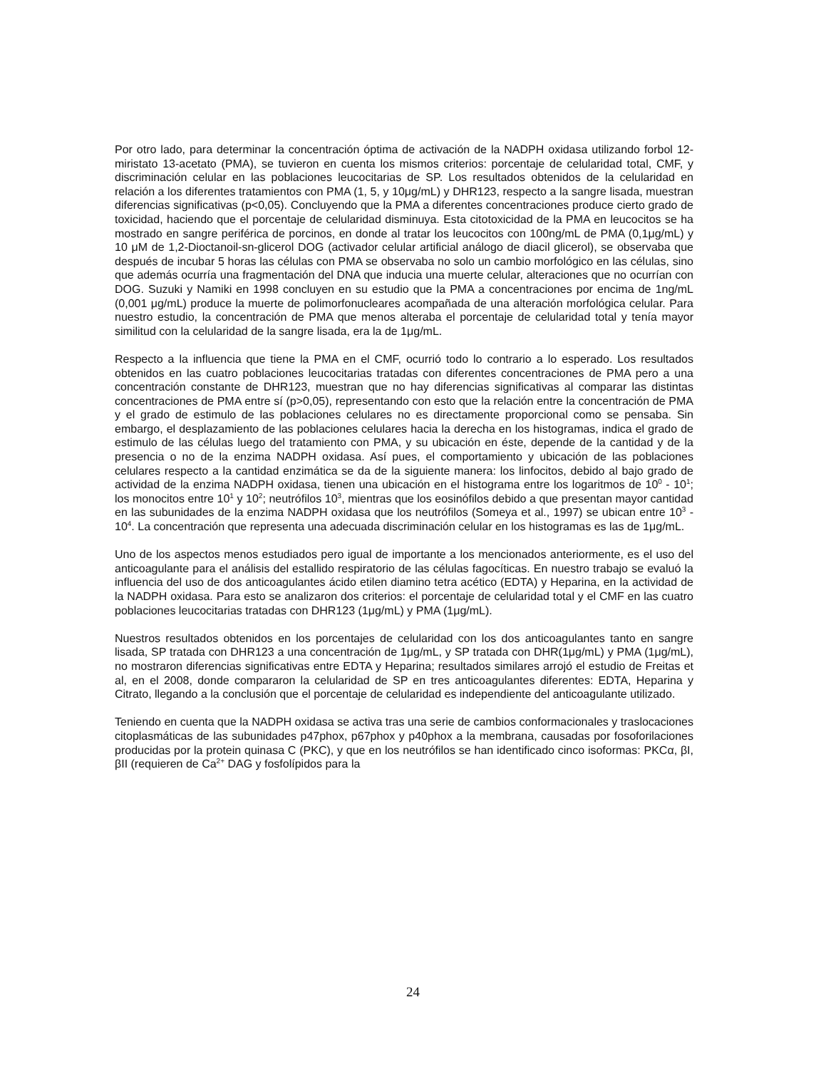Por otro lado, para determinar la concentración óptima de activación de la NADPH oxidasa utilizando forbol 12-miristato 13-acetato (PMA), se tuvieron en cuenta los mismos criterios: porcentaje de celularidad total, CMF, y discriminación celular en las poblaciones leucocitarias de SP. Los resultados obtenidos de la celularidad en relación a los diferentes tratamientos con PMA (1, 5, y 10μg/mL) y DHR123, respecto a la sangre lisada, muestran diferencias significativas (p<0,05). Concluyendo que la PMA a diferentes concentraciones produce cierto grado de toxicidad, haciendo que el porcentaje de celularidad disminuya. Esta citotoxicidad de la PMA en leucocitos se ha mostrado en sangre periférica de porcinos, en donde al tratar los leucocitos con 100ng/mL de PMA (0,1μg/mL) y 10 μM de 1,2-Dioctanoil-sn-glicerol DOG (activador celular artificial análogo de diacil glicerol), se observaba que después de incubar 5 horas las células con PMA se observaba no solo un cambio morfológico en las células, sino que además ocurría una fragmentación del DNA que inducia una muerte celular, alteraciones que no ocurrían con DOG. Suzuki y Namiki en 1998 concluyen en su estudio que la PMA a concentraciones por encima de 1ng/mL (0,001 μg/mL) produce la muerte de polimorfonucleares acompañada de una alteración morfológica celular. Para nuestro estudio, la concentración de PMA que menos alteraba el porcentaje de celularidad total y tenía mayor similitud con la celularidad de la sangre lisada, era la de 1μg/mL.
Respecto a la influencia que tiene la PMA en el CMF, ocurrió todo lo contrario a lo esperado. Los resultados obtenidos en las cuatro poblaciones leucocitarias tratadas con diferentes concentraciones de PMA pero a una concentración constante de DHR123, muestran que no hay diferencias significativas al comparar las distintas concentraciones de PMA entre sí (p>0,05), representando con esto que la relación entre la concentración de PMA y el grado de estimulo de las poblaciones celulares no es directamente proporcional como se pensaba. Sin embargo, el desplazamiento de las poblaciones celulares hacia la derecha en los histogramas, indica el grado de estimulo de las células luego del tratamiento con PMA, y su ubicación en éste, depende de la cantidad y de la presencia o no de la enzima NADPH oxidasa. Así pues, el comportamiento y ubicación de las poblaciones celulares respecto a la cantidad enzimática se da de la siguiente manera: los linfocitos, debido al bajo grado de actividad de la enzima NADPH oxidasa, tienen una ubicación en el histograma entre los logaritmos de 10<sup>0</sup> - 10<sup>1</sup>; los monocitos entre 10<sup>1</sup> y 10<sup>2</sup>; neutrófilos 10<sup>3</sup>, mientras que los eosinófilos debido a que presentan mayor cantidad en las subunidades de la enzima NADPH oxidasa que los neutrófilos (Someya et al., 1997) se ubican entre 10<sup>3</sup> - 10<sup>4</sup>. La concentración que representa una adecuada discriminación celular en los histogramas es las de 1μg/mL.
Uno de los aspectos menos estudiados pero igual de importante a los mencionados anteriormente, es el uso del anticoagulante para el análisis del estallido respiratorio de las células fagocíticas. En nuestro trabajo se evaluó la influencia del uso de dos anticoagulantes ácido etilen diamino tetra acético (EDTA) y Heparina, en la actividad de la NADPH oxidasa. Para esto se analizaron dos criterios: el porcentaje de celularidad total y el CMF en las cuatro poblaciones leucocitarias tratadas con DHR123 (1μg/mL) y PMA (1μg/mL).
Nuestros resultados obtenidos en los porcentajes de celularidad con los dos anticoagulantes tanto en sangre lisada, SP tratada con DHR123 a una concentración de 1μg/mL, y SP tratada con DHR(1μg/mL) y PMA (1μg/mL), no mostraron diferencias significativas entre EDTA y Heparina; resultados similares arrojó el estudio de Freitas et al, en el 2008, donde compararon la celularidad de SP en tres anticoagulantes diferentes: EDTA, Heparina y Citrato, llegando a la conclusión que el porcentaje de celularidad es independiente del anticoagulante utilizado.
Teniendo en cuenta que la NADPH oxidasa se activa tras una serie de cambios conformacionales y traslocaciones citoplasmáticas de las subunidades p47phox, p67phox y p40phox a la membrana, causadas por fosoforilaciones producidas por la protein quinasa C (PKC), y que en los neutrófilos se han identificado cinco isoformas: PKCα, βI, βII (requieren de Ca<sup>2+</sup> DAG y fosfolípidos para la
24